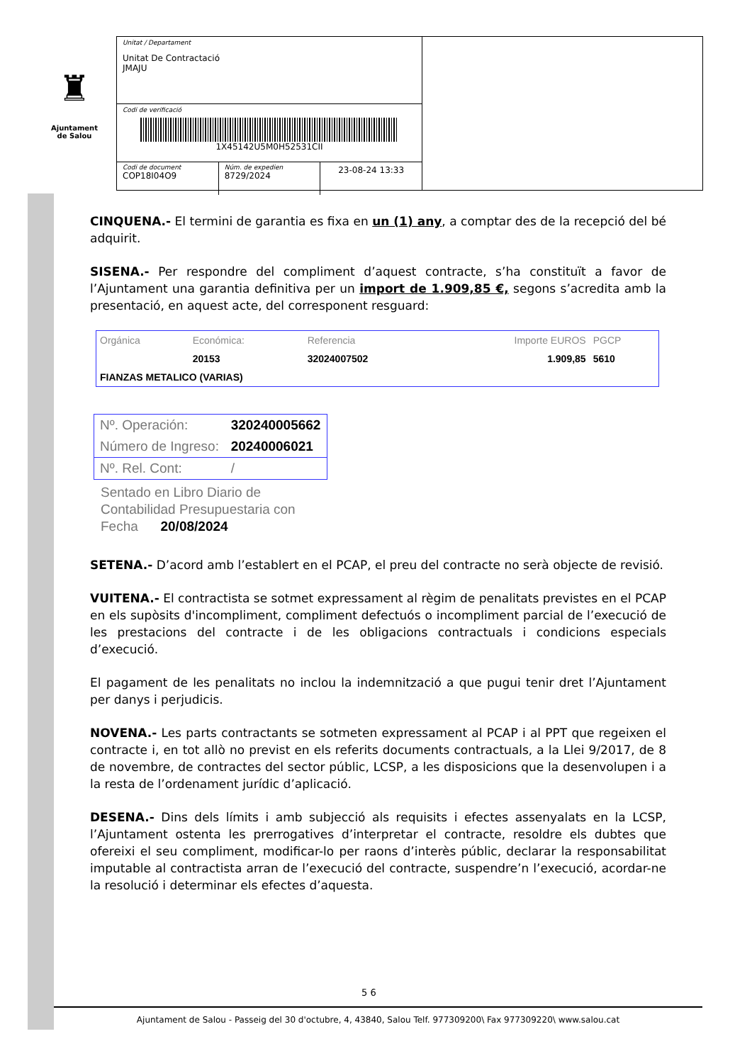♜
Ajuntament
de Salou
Unitat / Departament
Unitat De Contractació
JMAJU
Codi de verificació
1X45142U5M0H52531CII
Codi de document
COP18I04O9
Núm. de expedien
8729/2024
23-08-24 13:33
CINQUENA.- El termini de garantia es fixa en un (1) any, a comptar des de la recepció del bé adquirit.
SISENA.- Per respondre del compliment d’aquest contracte, s’ha constituït a favor de l’Ajuntament una garantia definitiva per un import de 1.909,85 €, segons s’acredita amb la presentació, en aquest acte, del corresponent resguard:
| Orgánica | Económica: | Referencia | Importe EUROS | PGCP |
| --- | --- | --- | --- | --- |
| | 20153 | 32024007502 | 1.909,85 | 5610 |
| FIANZAS METALICO (VARIAS) | | | | |
| Nº. Operación: | 320240005662 |
| Número de Ingreso: | 20240006021 |
| Nº. Rel. Cont: | / |
Sentado en Libro Diario de
Contabilidad Presupuestaria con
Fecha 20/08/2024
SETENA.- D’acord amb l’establert en el PCAP, el preu del contracte no serà objecte de revisió.
VUITENA.- El contractista se sotmet expressament al règim de penalitats previstes en el PCAP en els supòsits d'incompliment, compliment defectuós o incompliment parcial de l’execució de les prestacions del contracte i de les obligacions contractuals i condicions especials d’execució.
El pagament de les penalitats no inclou la indemnització a que pugui tenir dret l’Ajuntament per danys i perjudicis.
NOVENA.- Les parts contractants se sotmeten expressament al PCAP i al PPT que regeixen el contracte i, en tot allò no previst en els referits documents contractuals, a la Llei 9/2017, de 8 de novembre, de contractes del sector públic, LCSP, a les disposicions que la desenvolupen i a la resta de l’ordenament jurídic d’aplicació.
DESENA.- Dins dels límits i amb subjecció als requisits i efectes assenyalats en la LCSP, l’Ajuntament ostenta les prerrogatives d’interpretar el contracte, resoldre els dubtes que ofereixi el seu compliment, modificar-lo per raons d’interès públic, declarar la responsabilitat imputable al contractista arran de l’execució del contracte, suspendre’n l’execució, acordar-ne la resolució i determinar els efectes d’aquesta.
5 6
Ajuntament de Salou - Passeig del 30 d'octubre, 4, 43840, Salou Telf. 977309200\ Fax 977309220\ www.salou.cat